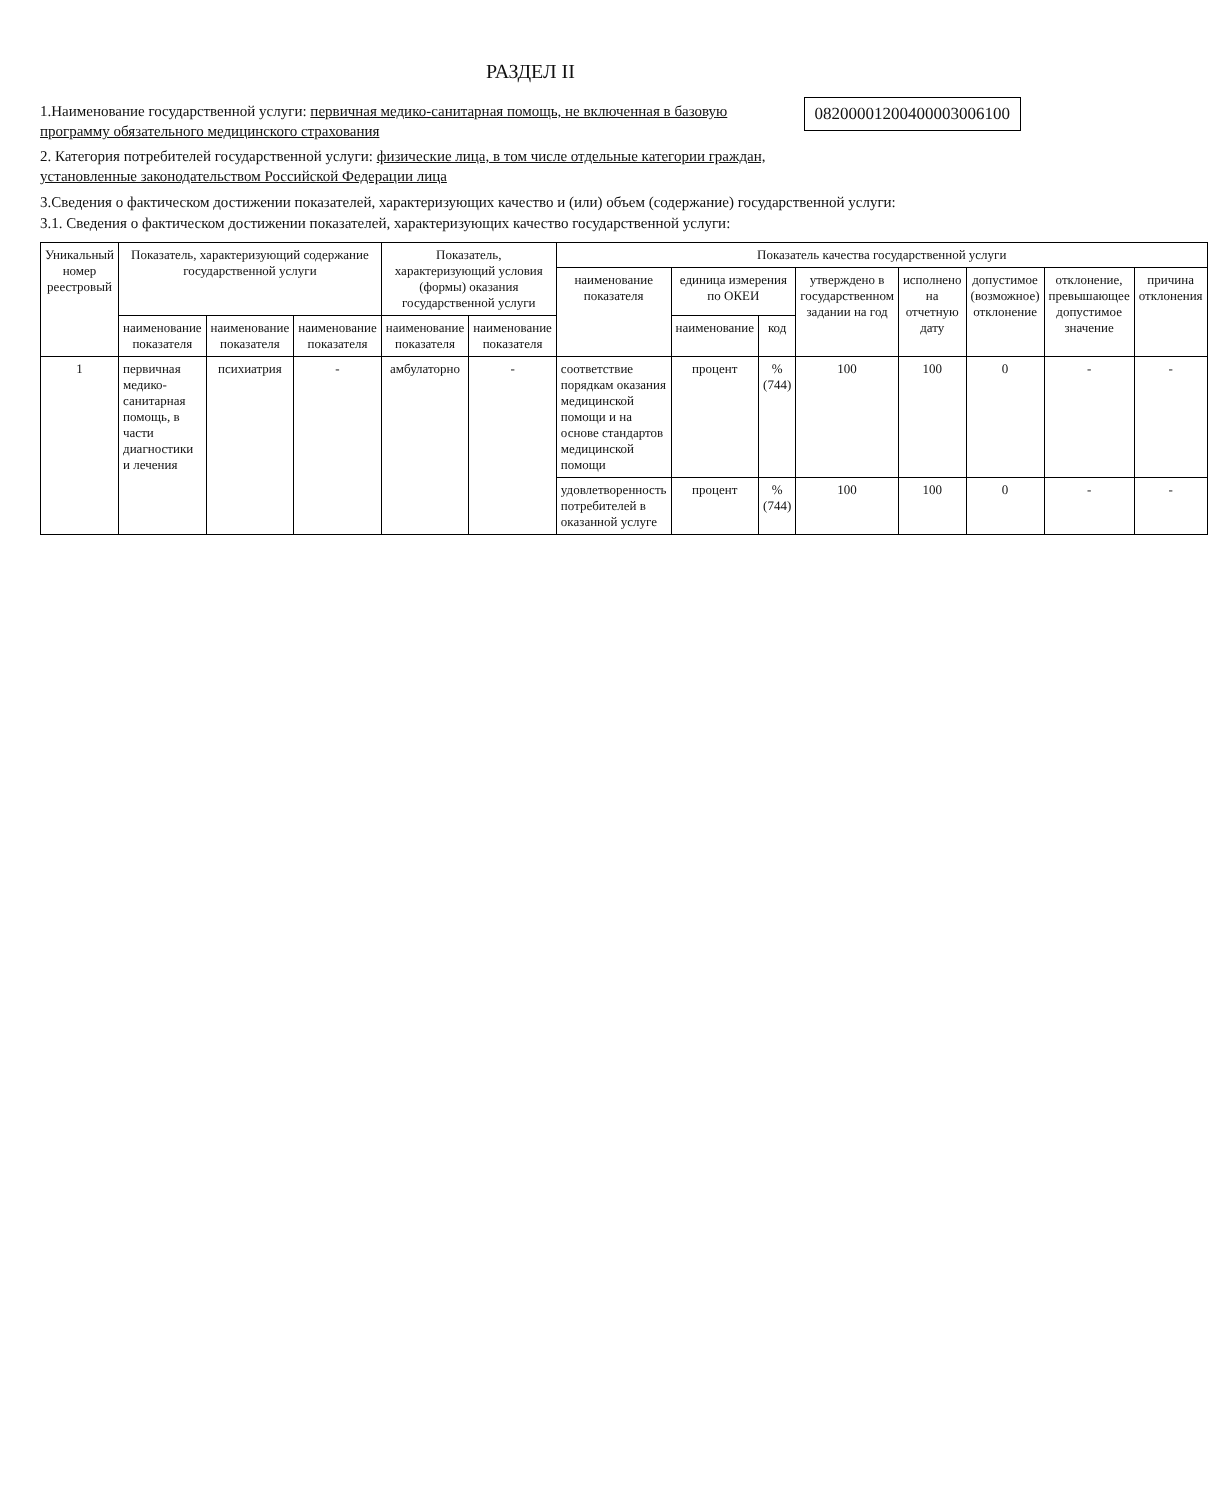РАЗДЕЛ II
1.Наименование государственной услуги: первичная медико-санитарная помощь, не включенная в базовую программу обязательного медицинского страхования
2. Категория потребителей государственной услуги: физические лица, в том числе отдельные категории граждан, установленные законодательством Российской Федерации лица
08200001200400003006100
3.Сведения о фактическом достижении показателей, характеризующих качество и (или) объем (содержание) государственной услуги:
3.1. Сведения о фактическом достижении показателей, характеризующих качество государственной услуги:
| Уникальный номер реестровый | Показатель, характеризующий содержание государственной услуги | | | Показатель, характеризующий условия (формы) оказания государственной услуги | | Показатель качества государственной услуги | | | | | | | |
| --- | --- | --- | --- | --- | --- | --- | --- | --- | --- | --- | --- | --- | --- |
| | | | | | | наименование показателя | единица измерения по ОКЕИ | | утверждено в государственном задании на год | исполнено на отчетную дату | допустимое (возможное) отклонение | отклонение, превышающее допустимое значение | причина отклонения |
| | наименование показателя | наименование показателя | наименование показателя | наименование показателя | наименование показателя | | наименование | код | | | | | |
| 1 | первичная медико-санитарная помощь, в части диагностики и лечения | психиатрия | - | амбулаторно | - | соответствие порядкам оказания медицинской помощи и на основе стандартов медицинской помощи | процент | % (744) | 100 | 100 | 0 | - | - |
| | | | | | | удовлетворенность потребителей в оказанной услуге | процент | % (744) | 100 | 100 | 0 | - | - |